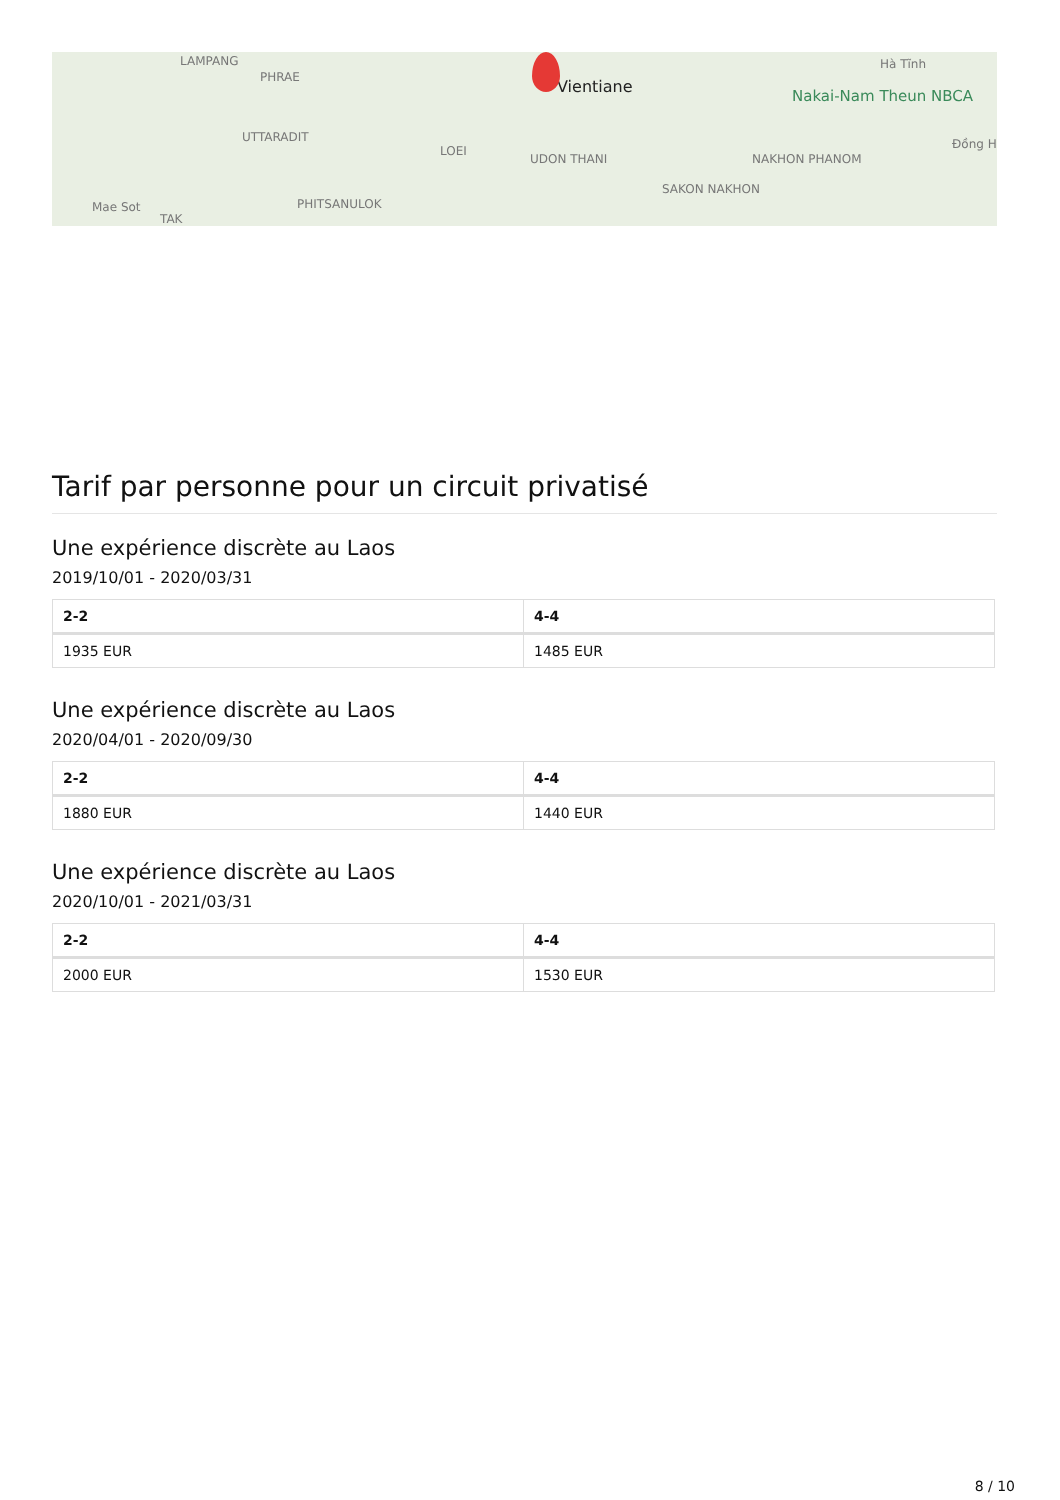LAMPANG
PHRAE
UTTARADIT
LOEI
UDON THANI
Vientiane
NAKHON PHANOM
SAKON NAKHON
PHITSANULOK
Nakai-Nam Theun NBCA
Hà Tĩnh
Đồng H
Mae Sot
TAK
Tarif par personne pour un circuit privatisé
Une expérience discrète au Laos
2019/10/01 - 2020/03/31
| 2-2 | 4-4 |
| --- | --- |
| 1935 EUR | 1485 EUR |
Une expérience discrète au Laos
2020/04/01 - 2020/09/30
| 2-2 | 4-4 |
| --- | --- |
| 1880 EUR | 1440 EUR |
Une expérience discrète au Laos
2020/10/01 - 2021/03/31
| 2-2 | 4-4 |
| --- | --- |
| 2000 EUR | 1530 EUR |
8 / 10